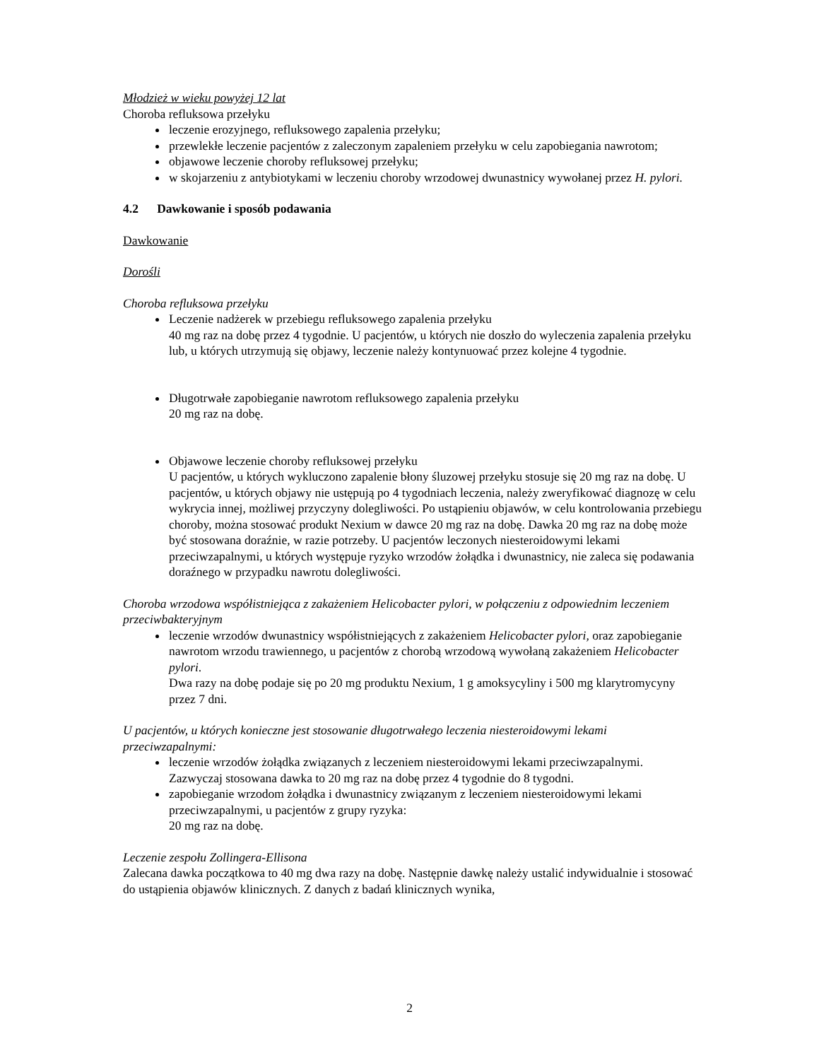Młodzież w wieku powyżej 12 lat
Choroba refluksowa przełyku
leczenie erozyjnego, refluksowego zapalenia przełyku;
przewlekłe leczenie pacjentów z zaleczonym zapaleniem przełyku w celu zapobiegania nawrotom;
objawowe leczenie choroby refluksowej przełyku;
w skojarzeniu z antybiotykami w leczeniu choroby wrzodowej dwunastnicy wywołanej przez H. pylori.
4.2 Dawkowanie i sposób podawania
Dawkowanie
Dorośli
Choroba refluksowa przełyku
Leczenie nadżerek w przebiegu refluksowego zapalenia przełyku
40 mg raz na dobę przez 4 tygodnie. U pacjentów, u których nie doszło do wyleczenia zapalenia przełyku lub, u których utrzymują się objawy, leczenie należy kontynuować przez kolejne 4 tygodnie.
Długotrwałe zapobieganie nawrotom refluksowego zapalenia przełyku
20 mg raz na dobę.
Objawowe leczenie choroby refluksowej przełyku
U pacjentów, u których wykluczono zapalenie błony śluzowej przełyku stosuje się 20 mg raz na dobę. U pacjentów, u których objawy nie ustępują po 4 tygodniach leczenia, należy zweryfikować diagnozę w celu wykrycia innej, możliwej przyczyny dolegliwości. Po ustąpieniu objawów, w celu kontrolowania przebiegu choroby, można stosować produkt Nexium w dawce 20 mg raz na dobę. Dawka 20 mg raz na dobę może być stosowana doraźnie, w razie potrzeby. U pacjentów leczonych niesteroidowymi lekami przeciwzapalnymi, u których występuje ryzyko wrzodów żołądka i dwunastnicy, nie zaleca się podawania doraźnego w przypadku nawrotu dolegliwości.
Choroba wrzodowa współistniejąca z zakażeniem Helicobacter pylori, w połączeniu z odpowiednim leczeniem przeciwbakteryjnym
leczenie wrzodów dwunastnicy współistniejących z zakażeniem Helicobacter pylori, oraz zapobieganie nawrotom wrzodu trawiennego, u pacjentów z chorobą wrzodową wywołaną zakażeniem Helicobacter pylori.
Dwa razy na dobę podaje się po 20 mg produktu Nexium, 1 g amoksycyliny i 500 mg klarytromycyny przez 7 dni.
U pacjentów, u których konieczne jest stosowanie długotrwałego leczenia niesteroidowymi lekami przeciwzapalnymi:
leczenie wrzodów żołądka związanych z leczeniem niesteroidowymi lekami przeciwzapalnymi.
Zazwyczaj stosowana dawka to 20 mg raz na dobę przez 4 tygodnie do 8 tygodni.
zapobieganie wrzodom żołądka i dwunastnicy związanym z leczeniem niesteroidowymi lekami przeciwzapalnymi, u pacjentów z grupy ryzyka:
20 mg raz na dobę.
Leczenie zespołu Zollingera-Ellisona
Zalecana dawka początkowa to 40 mg dwa razy na dobę. Następnie dawkę należy ustalić indywidualnie i stosować do ustąpienia objawów klinicznych. Z danych z badań klinicznych wynika,
2